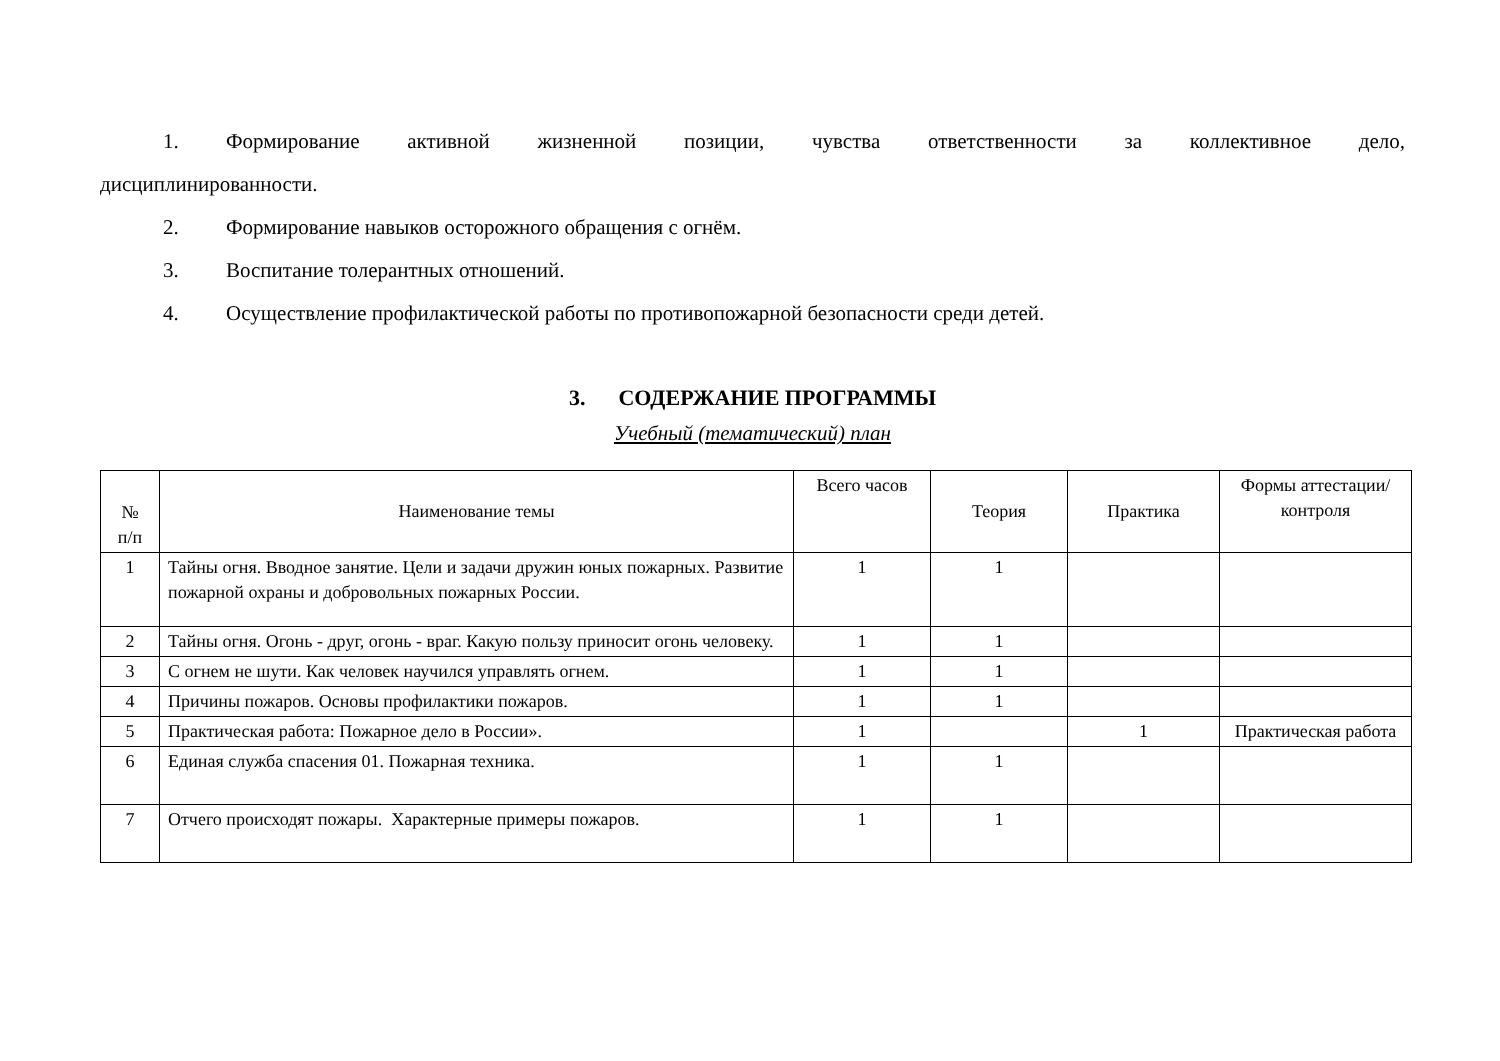1. Формирование активной жизненной позиции, чувства ответственности за коллективное дело,
дисциплинированности.
2. Формирование навыков осторожного обращения с огнём.
3. Воспитание толерантных отношений.
4. Осуществление профилактической работы по противопожарной безопасности среди детей.
3. СОДЕРЖАНИЕ ПРОГРАММЫ
Учебный (тематический) план
| № п/п | Наименование темы | Всего часов | Теория | Практика | Формы аттестации/ контроля |
| --- | --- | --- | --- | --- | --- |
| 1 | Тайны огня. Вводное занятие. Цели и задачи дружин юных пожарных. Развитие пожарной охраны и добровольных пожарных России. | 1 | 1 | | |
| 2 | Тайны огня. Огонь - друг, огонь - враг. Какую пользу приносит огонь человеку. | 1 | 1 | | |
| 3 | С огнем не шути. Как человек научился управлять огнем. | 1 | 1 | | |
| 4 | Причины пожаров. Основы профилактики пожаров. | 1 | 1 | | |
| 5 | Практическая работа: Пожарное дело в России». | 1 | | 1 | Практическая работа |
| 6 | Единая служба спасения 01. Пожарная техника. | 1 | 1 | | |
| 7 | Отчего происходят пожары. Характерные примеры пожаров. | 1 | 1 | | |